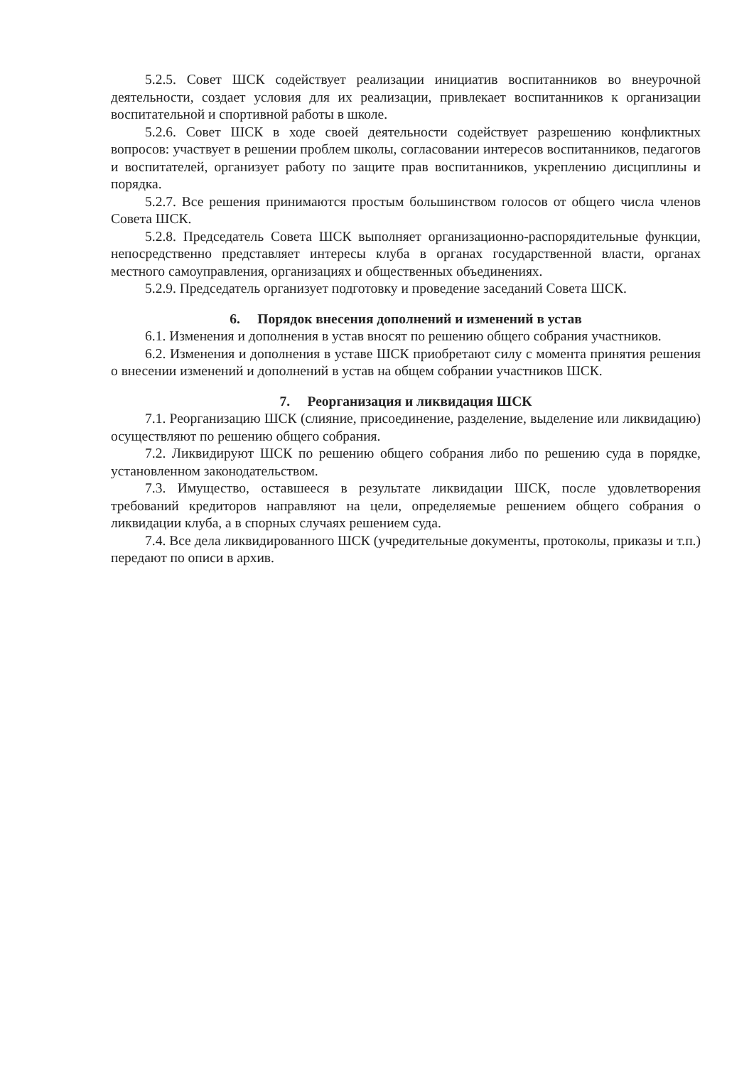5.2.5. Совет ШСК содействует реализации инициатив воспитанников во внеурочной деятельности, создает условия для их реализации, привлекает воспитанников к организации воспитательной и спортивной работы в школе.
5.2.6. Совет ШСК в ходе своей деятельности содействует разрешению конфликтных вопросов: участвует в решении проблем школы, согласовании интересов воспитанников, педагогов и воспитателей, организует работу по защите прав воспитанников, укреплению дисциплины и порядка.
5.2.7. Все решения принимаются простым большинством голосов от общего числа членов Совета ШСК.
5.2.8. Председатель Совета ШСК выполняет организационно-распорядительные функции, непосредственно представляет интересы клуба в органах государственной власти, органах местного самоуправления, организациях и общественных объединениях.
5.2.9. Председатель организует подготовку и проведение заседаний Совета ШСК.
6. Порядок внесения дополнений и изменений в устав
6.1. Изменения и дополнения в устав вносят по решению общего собрания участников.
6.2. Изменения и дополнения в уставе ШСК приобретают силу с момента принятия решения о внесении изменений и дополнений в устав на общем собрании участников ШСК.
7. Реорганизация и ликвидация ШСК
7.1. Реорганизацию ШСК (слияние, присоединение, разделение, выделение или ликвидацию) осуществляют по решению общего собрания.
7.2. Ликвидируют ШСК по решению общего собрания либо по решению суда в порядке, установленном законодательством.
7.3. Имущество, оставшееся в результате ликвидации ШСК, после удовлетворения требований кредиторов направляют на цели, определяемые решением общего собрания о ликвидации клуба, а в спорных случаях решением суда.
7.4. Все дела ликвидированного ШСК (учредительные документы, протоколы, приказы и т.п.) передают по описи в архив.